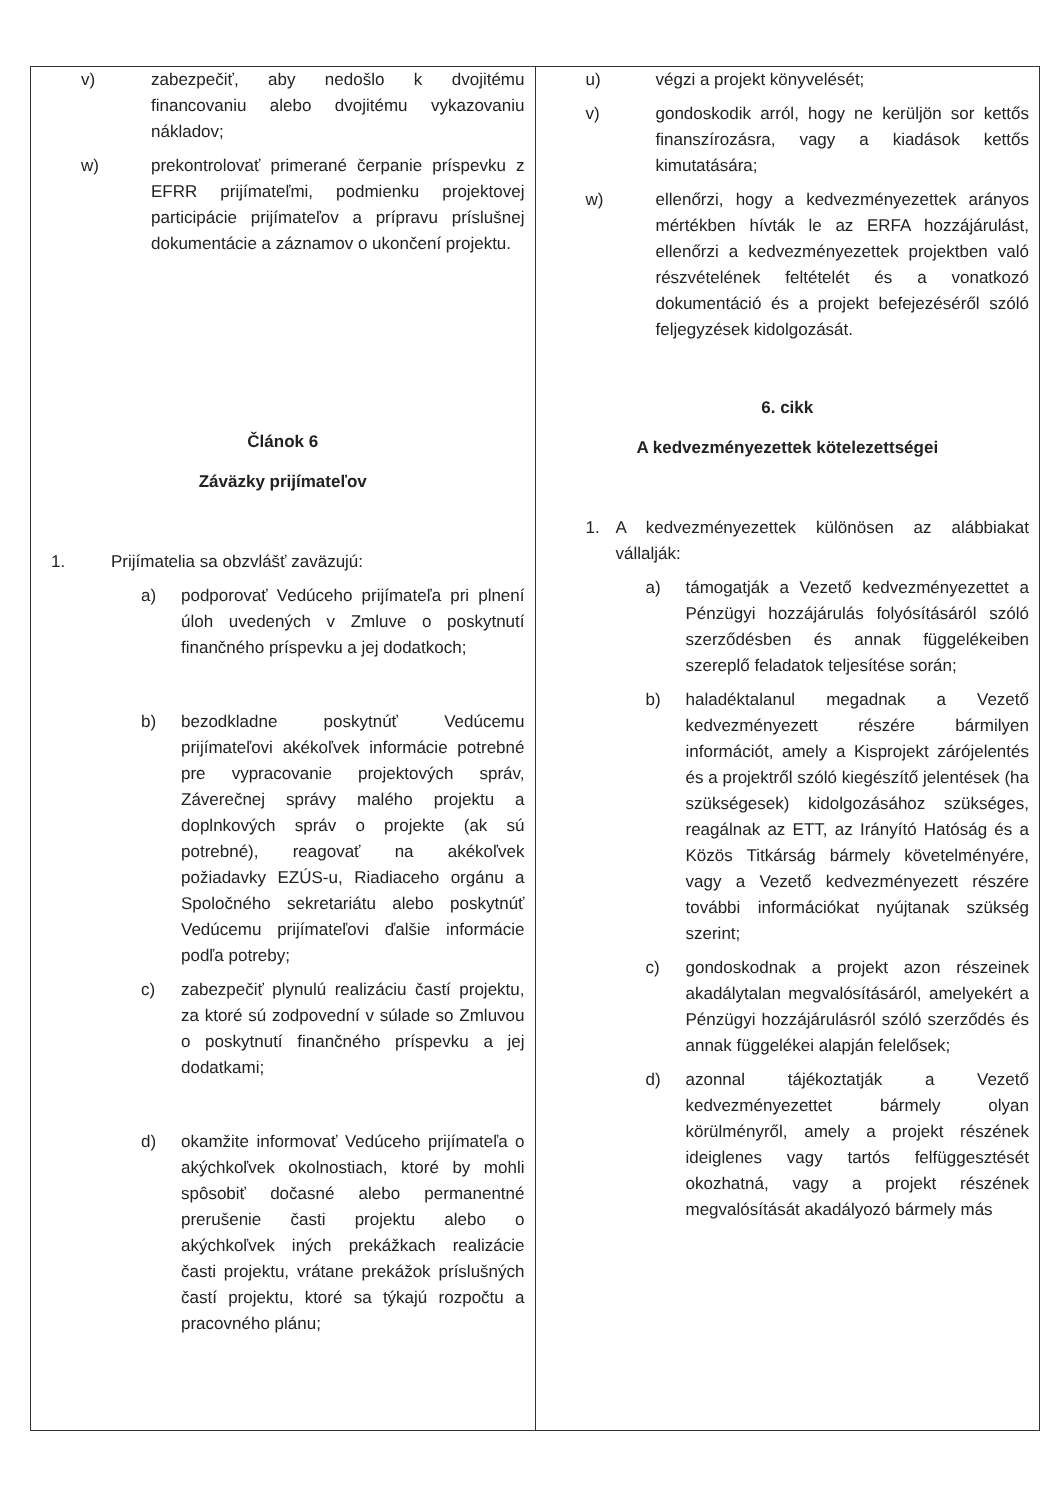| v) zabezpečiť, aby nedošlo k dvojitému financovaniu alebo dvojitému vykazovaniu nákladov; w) prekontrolovať primerané čerpanie príspevku z EFRR prijímateľmi, podmienku projektovej participácie prijímateľov a prípravu príslušnej dokumentácie a záznamov o ukončení projektu. Článok 6 Záväzky prijímateľov 1. Prijímatelia sa obzvlášť zaväzujú: a) podporovať Vedúceho prijímateľa pri plnení úloh uvedených v Zmluve o poskytnutí finančného príspevku a jej dodatkoch; b) bezodkladne poskytnúť Vedúcemu prijímateľovi akékoľvek informácie potrebné pre vypracovanie projektových správ, Záverečnej správy malého projektu a doplnkových správ o projekte (ak sú potrebné), reagovať na akékoľvek požiadavky EZÚS-u, Riadiaceho orgánu a Spoločného sekretariátu alebo poskytnúť Vedúcemu prijímateľovi ďalšie informácie podľa potreby; c) zabezpečiť plynulú realizáciu častí projektu, za ktoré sú zodpovední v súlade so Zmluvou o poskytnutí finančného príspevku a jej dodatkami; d) okamžite informovať Vedúceho prijímateľa o akýchkoľvek okolnostiach, ktoré by mohli spôsobiť dočasné alebo permanentné prerušenie časti projektu alebo o akýchkoľvek iných prekážkach realizácie časti projektu, vrátane prekážok príslušných častí projektu, ktoré sa týkajú rozpočtu a pracovného plánu; | u) végzi a projekt könyvelését; v) gondoskodik arról, hogy ne kerüljön sor kettős finanszírozásra, vagy a kiadások kettős kimutatására; w) ellenőrzi, hogy a kedvezményezettek arányos mértékben hívták le az ERFA hozzájárulást, ellenőrzi a kedvezményezettek projektben való részvételének feltételét és a vonatkozó dokumentáció és a projekt befejezéséről szóló feljegyzések kidolgozását. 6. cikk A kedvezményezettek kötelezettségei 1. A kedvezményezettek különösen az alábbiakat vállalják: a) támogatják a Vezető kedvezményezettet a Pénzügyi hozzájárulás folyósításáról szóló szerződésben és annak függelékeiben szereplő feladatok teljesítése során; b) haladéktalanul megadnak a Vezető kedvezményezett részére bármilyen információt, amely a Kisprojekt zárójelentés és a projektről szóló kiegészítő jelentések (ha szükségesek) kidolgozásához szükséges, reagálnak az ETT, az Irányító Hatóság és a Közös Titkárság bármely követelményére, vagy a Vezető kedvezményezett részére további információkat nyújtanak szükség szerint; c) gondoskodnak a projekt azon részeinek akadálytalan megvalósításáról, amelyekért a Pénzügyi hozzájárulásról szóló szerződés és annak függelékei alapján felelősek; d) azonnal tájékoztatják a Vezető kedvezményezettet bármely olyan körülményről, amely a projekt részének ideiglenes vagy tartós felfüggesztését okozhatná, vagy a projekt részének megvalósítását akadályozó bármely más |